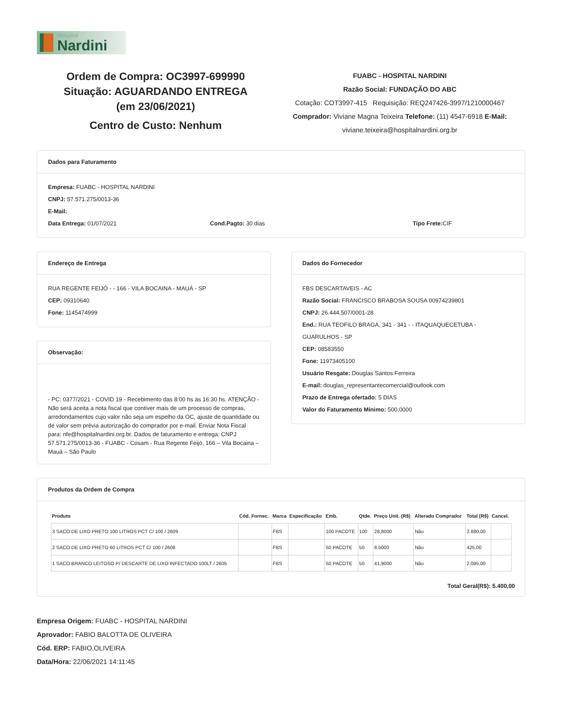Hospital
Nardini
Ordem de Compra: OC3997-699990
Situação: AGUARDANDO ENTREGA
(em 23/06/2021)
Centro de Custo: Nenhum
FUABC - HOSPITAL NARDINI
Razão Social: FUNDAÇÃO DO ABC
Cotação: COT3997-415 Requisição: REQ247426-3997/1210000467
Comprador: Viviane Magna Teixeira Telefone: (11) 4547-6918 E-Mail:
viviane.teixeira@hospitalnardini.org.br
Dados para Faturamento
Empresa: FUABC - HOSPITAL NARDINI
CNPJ: 57.571.275/0013-36
E-Mail:
Data Entrega: 01/07/2021 Cond.Pagto: 30 dias Tipo Frete: CIF
Endereço de Entrega
RUA REGENTE FEIJÓ - - 166 - VILA BOCAINA - MAUÁ - SP
CEP: 09310640
Fone: 1145474999
Observação:
- PC: 0377/2021 - COVID 19 - Recebimento das 8:00 hs às 16:30 hs. ATENÇÃO - Não será aceita a nota fiscal que contiver mais de um processo de compras, arredondamentos cujo valor não seja um espelho da OC, ajuste de quantidade ou de valor sem prévia autorização do comprador por e-mail. Enviar Nota Fiscal para: nfe@hospitalnardini.org.br. Dados de faturamento e entrega: CNPJ 57.571.275/0013-36 - FUABC - Cosam - Rua Regente Feijó, 166 – Vila Bocaina – Mauá – São Paulo
Dados do Fornecedor
FBS DESCARTAVEIS - AC
Razão Social: FRANCISCO BRABOSA SOUSA 00974239801
CNPJ: 26.444.507/0001-28
End.: RUA TEOFILO BRAGA, 341 - 341 - - ITAQUAQUECETUBA - GUARULHOS - SP
CEP: 08583550
Fone: 11973405100
Usuário Resgate: Douglas Santos Ferreira
E-mail: douglas_representantecomercial@outlook.com
Prazo de Entrega ofertado: 5 DIAS
Valor do Faturamento Mínimo: 500,0000
Produtos da Ordem de Compra
| Produto | Cód. Fornec. | Marca | Especificação | Emb. | Qtde. | Preço Unit. (R$) | Alterado Comprador | Total (R$) | Cancel. |
| --- | --- | --- | --- | --- | --- | --- | --- | --- | --- |
| 3 SACO DE LIXO PRETO 100 LITROS PCT C/ 100 / 2609 | | FBS | | 100 PACOTE | 100 | 28,8000 | Não | 2.880,00 | |
| 2 SACO DE LIXO PRETO 60 LITROS PCT C/ 100 / 2608 | | FBS | | 50 PACOTE | 50 | 8,5000 | Não | 425,00 | |
| 1 SACO BRANCO LEITOSO P/ DESCARTE DE LIXO INFECTADO 100LT / 2605 | | FBS | | 50 PACOTE | 50 | 41,9000 | Não | 2.095,00 | |
Total Geral(R$): 5.400,00
Empresa Origem: FUABC - HOSPITAL NARDINI
Aprovador: FABIO BALOTTA DE OLIVEIRA
Cód. ERP: FABIO.OLIVEIRA
Data/Hora: 22/06/2021 14:11:45